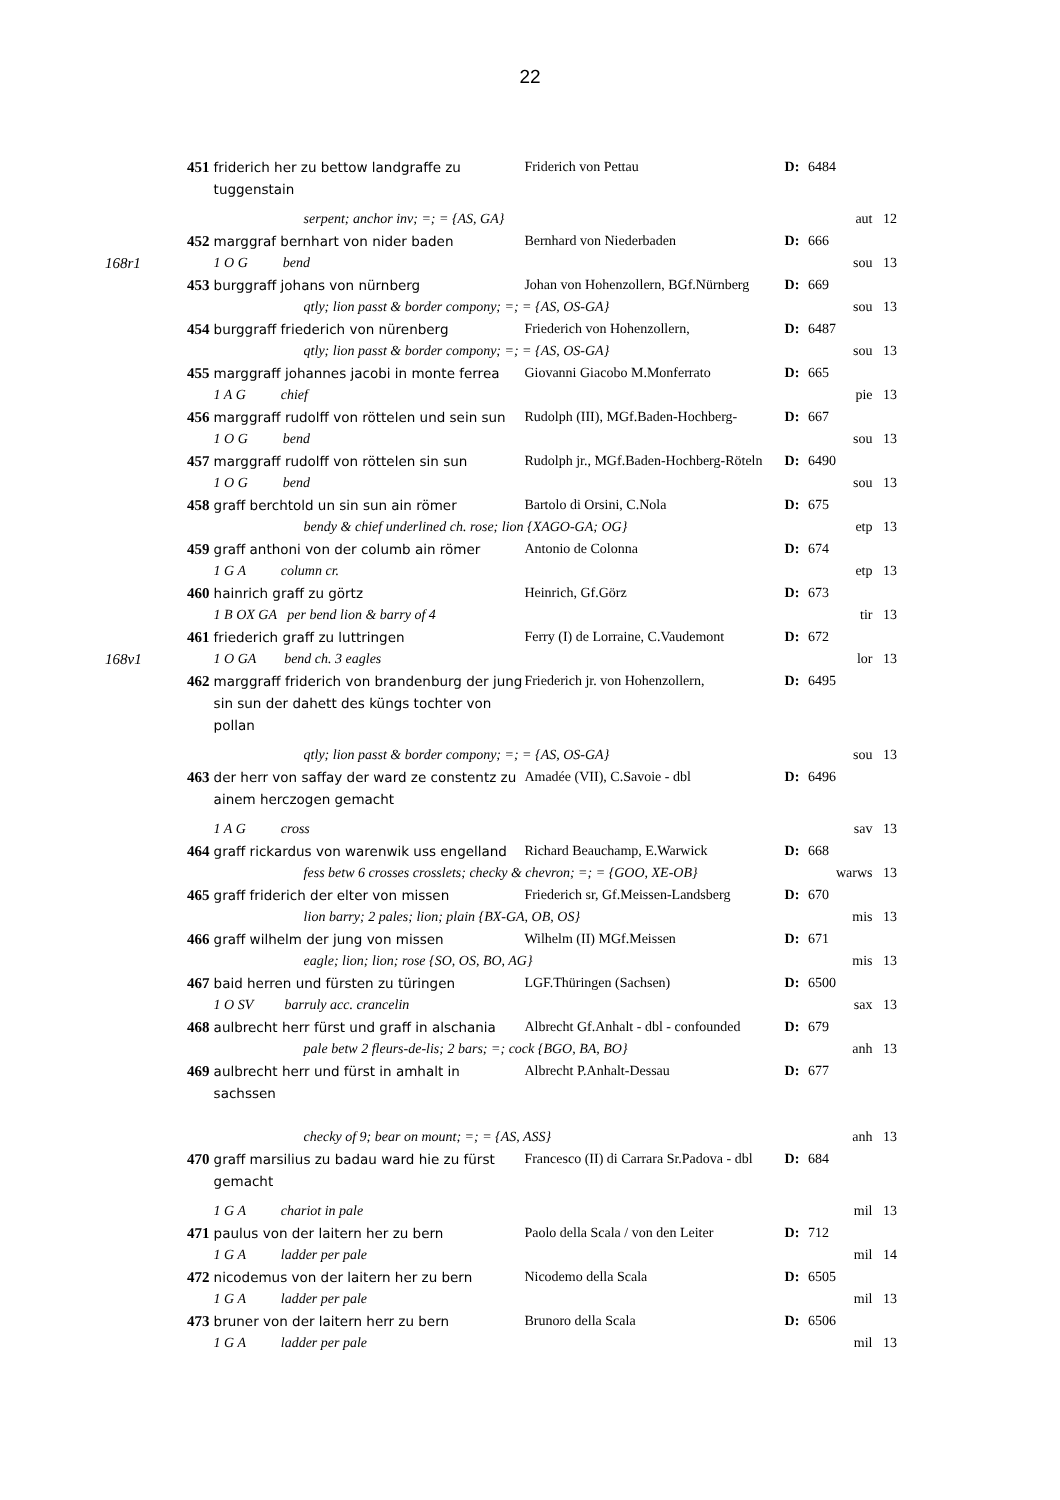22
| | 451 | friderich her zu bettow landgraffe zu tuggenstain | Friderich von Pettau | D: | 6484 | |
| | | serpent; anchor inv; =; = {AS, GA} | | | | aut 12 |
| | 452 | marggraf bernhart von nider baden | Bernhard von Niederbaden | D: | 666 | |
| 168r1 | | 1 O G bend | | | | sou 13 |
| | 453 | burggraff johans von nürnberg | Johan von Hohenzollern, BGf.Nürnberg | D: | 669 | |
| | | qtly; lion passt & border compony; =; = {AS, OS-GA} | | | | sou 13 |
| | 454 | burggraff friederich von nürenberg | Friederich von Hohenzollern, | D: | 6487 | |
| | | qtly; lion passt & border compony; =; = {AS, OS-GA} | | | | sou 13 |
| | 455 | marggraff johannes jacobi in monte ferrea | Giovanni Giacobo M.Monferrato | D: | 665 | |
| | | 1 A G chief | | | | pie 13 |
| | 456 | marggraff rudolff von röttelen und sein sun | Rudolph (III), MGf.Baden-Hochberg- | D: | 667 | |
| | | 1 O G bend | | | | sou 13 |
| | 457 | marggraff rudolff von röttelen sin sun | Rudolph jr., MGf.Baden-Hochberg-Röteln | D: | 6490 | |
| | | 1 O G bend | | | | sou 13 |
| | 458 | graff berchtold un sin sun ain römer | Bartolo di Orsini, C.Nola | D: | 675 | |
| | | bendy & chief underlined ch. rose; lion {XAGO-GA; OG} | | | | etp 13 |
| | 459 | graff anthoni von der columb ain römer | Antonio de Colonna | D: | 674 | |
| | | 1 G A column cr. | | | | etp 13 |
| | 460 | hainrich graff zu görtz | Heinrich, Gf.Görz | D: | 673 | |
| | | 1 B OX GA per bend lion & barry of 4 | | | | tir 13 |
| | 461 | friederich graff zu luttringen | Ferry (I) de Lorraine, C.Vaudemont | D: | 672 | |
| 168v1 | | 1 O GA bend ch. 3 eagles | | | | lor 13 |
| | 462 | marggraff friderich von brandenburg der jung sin sun der dahett des küngs tochter von pollan | Friederich jr. von Hohenzollern, | D: | 6495 | |
| | | qtly; lion passt & border compony; =; = {AS, OS-GA} | | | | sou 13 |
| | 463 | der herr von saffay der ward ze constentz zu ainem herczogen gemacht | Amadée (VII), C.Savoie - dbl | D: | 6496 | |
| | | 1 A G cross | | | | sav 13 |
| | 464 | graff rickardus von warenwik uss engelland | Richard Beauchamp, E.Warwick | D: | 668 | |
| | | fess betw 6 crosses crosslets; checky & chevron; =; = {GOO, XE-OB} | | | | warws 13 |
| | 465 | graff friderich der elter von missen | Friederich sr, Gf.Meissen-Landsberg | D: | 670 | |
| | | lion barry; 2 pales; lion; plain {BX-GA, OB, OS} | | | | mis 13 |
| | 466 | graff wilhelm der jung von missen | Wilhelm (II) MGf.Meissen | D: | 671 | |
| | | eagle; lion; lion; rose {SO, OS, BO, AG} | | | | mis 13 |
| | 467 | baid herren und fürsten zu türingen | LGF.Thüringen (Sachsen) | D: | 6500 | |
| | | 1 O SV barruly acc. crancelin | | | | sax 13 |
| | 468 | aulbrecht herr fürst und graff in alschania | Albrecht Gf.Anhalt - dbl - confounded | D: | 679 | |
| | | pale betw 2 fleurs-de-lis; 2 bars; =; cock {BGO, BA, BO} | | | | anh 13 |
| | 469 | aulbrecht herr und fürst in amhalt in sachssen | Albrecht P.Anhalt-Dessau | D: | 677 | |
| | | checky of 9; bear on mount; =; = {AS, ASS} | | | | anh 13 |
| | 470 | graff marsilius zu badau ward hie zu fürst gemacht | Francesco (II) di Carrara Sr.Padova - dbl | D: | 684 | |
| | | 1 G A chariot in pale | | | | mil 13 |
| | 471 | paulus von der laitern her zu bern | Paolo della Scala / von den Leiter | D: | 712 | |
| | | 1 G A ladder per pale | | | | mil 14 |
| | 472 | nicodemus von der laitern her zu bern | Nicodemo della Scala | D: | 6505 | |
| | | 1 G A ladder per pale | | | | mil 13 |
| | 473 | bruner von der laitern herr zu bern | Brunoro della Scala | D: | 6506 | |
| | | 1 G A ladder per pale | | | | mil 13 |